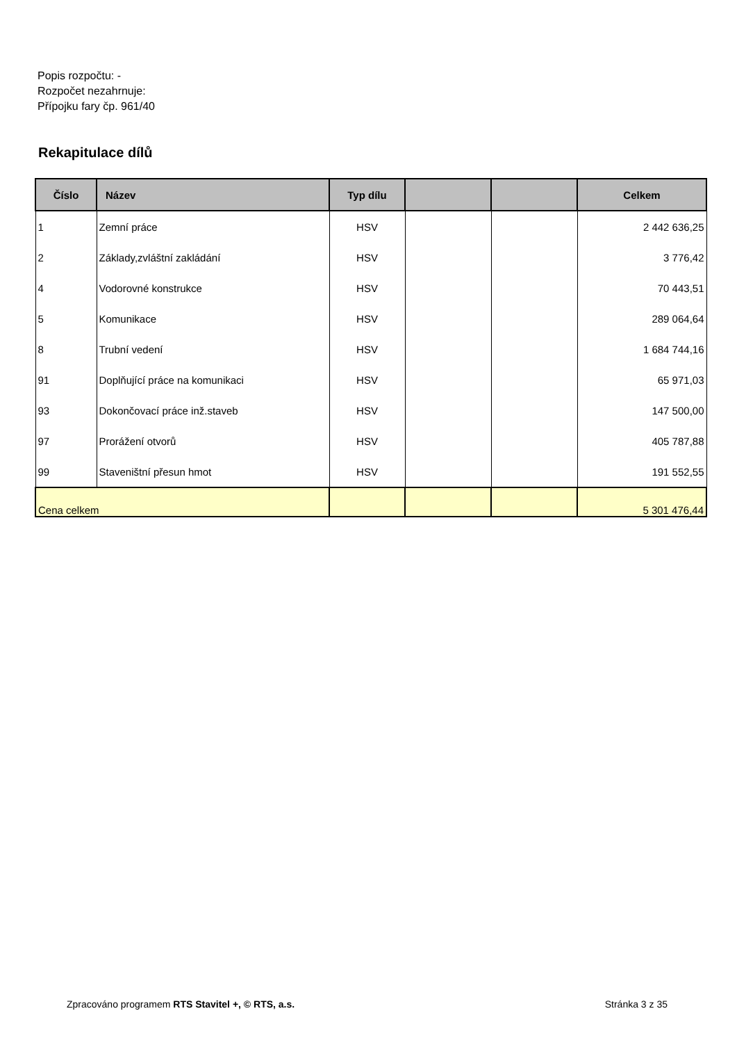Popis rozpočtu: -
Rozpočet nezahrnuje:
Přípojku fary čp. 961/40
Rekapitulace dílů
| Číslo | Název | Typ dílu | | | Celkem |
| --- | --- | --- | --- | --- | --- |
| 1 | Zemní práce | HSV | | | 2 442 636,25 |
| 2 | Základy,zvláštní zakládání | HSV | | | 3 776,42 |
| 4 | Vodorovné konstrukce | HSV | | | 70 443,51 |
| 5 | Komunikace | HSV | | | 289 064,64 |
| 8 | Trubní vedení | HSV | | | 1 684 744,16 |
| 91 | Doplňující práce na komunikaci | HSV | | | 65 971,03 |
| 93 | Dokončovací práce inž.staveb | HSV | | | 147 500,00 |
| 97 | Prorážení otvorů | HSV | | | 405 787,88 |
| 99 | Staveništní přesun hmot | HSV | | | 191 552,55 |
| Cena celkem | | | | | 5 301 476,44 |
Zpracováno programem RTS Stavitel +, © RTS, a.s. Stránka 3 z 35